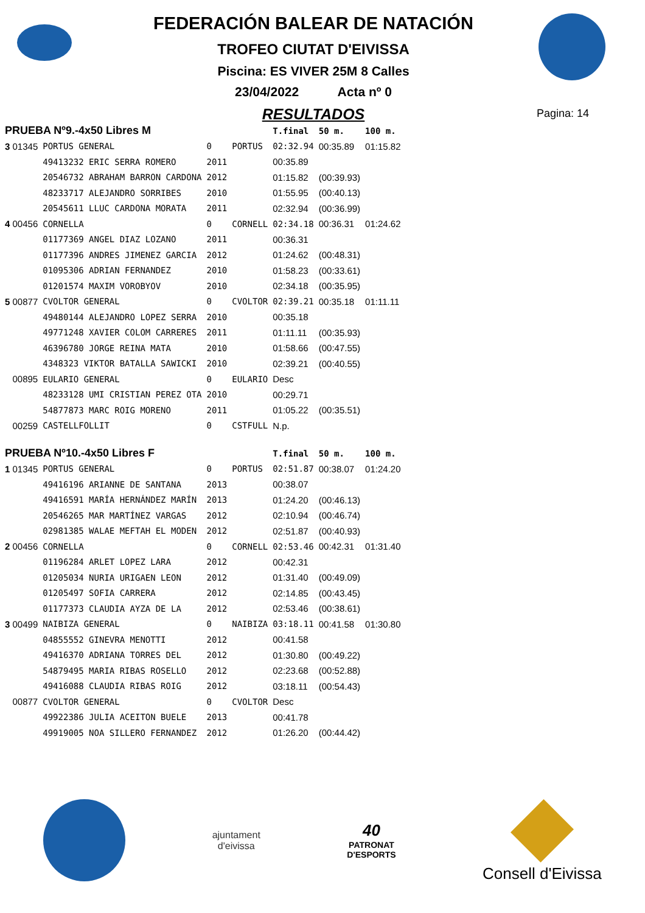FEDERACIÓN BALEAR DE NATACIÓN
TROFEO CIUTAT D'EIVISSA
Piscina: ES VIVER 25M 8 Calles
23/04/2022 Acta nº 0
RESULTADOS
Pagina: 14
| PRUEBA Nº9.-4x50 Libres M | | | | T.final | 50 m. | 100 m. |
| 3 01345 | PORTUS GENERAL | 0 | PORTUS | 02:32.94 | 00:35.89 | 01:15.82 |
| | 49413232 ERIC SERRA ROMERO | 2011 | | 00:35.89 | | |
| | 20546732 ABRAHAM BARRON CARDONA | 2012 | | 01:15.82 | (00:39.93) | |
| | 48233717 ALEJANDRO SORRIBES | 2010 | | 01:55.95 | (00:40.13) | |
| | 20545611 LLUC CARDONA MORATA | 2011 | | 02:32.94 | (00:36.99) | |
| 4 00456 | CORNELLA | 0 | CORNELL | 02:34.18 | 00:36.31 | 01:24.62 |
| | 01177369 ANGEL DIAZ LOZANO | 2011 | | 00:36.31 | | |
| | 01177396 ANDRES JIMENEZ GARCIA | 2012 | | 01:24.62 | (00:48.31) | |
| | 01095306 ADRIAN FERNANDEZ | 2010 | | 01:58.23 | (00:33.61) | |
| | 01201574 MAXIM VOROBYOV | 2010 | | 02:34.18 | (00:35.95) | |
| 5 00877 | CVOLTOR GENERAL | 0 | CVOLTOR | 02:39.21 | 00:35.18 | 01:11.11 |
| | 49480144 ALEJANDRO LOPEZ SERRA | 2010 | | 00:35.18 | | |
| | 49771248 XAVIER COLOM CARRERES | 2011 | | 01:11.11 | (00:35.93) | |
| | 46396780 JORGE REINA MATA | 2010 | | 01:58.66 | (00:47.55) | |
| | 4348323 VIKTOR BATALLA SAWICKI | 2010 | | 02:39.21 | (00:40.55) | |
| 00895 | EULARIO GENERAL | 0 | EULARIO | Desc | | |
| | 48233128 UMI CRISTIAN PEREZ OTA | 2010 | | 00:29.71 | | |
| | 54877873 MARC ROIG MORENO | 2011 | | 01:05.22 | (00:35.51) | |
| 00259 | CASTELLFOLLIT | 0 | CSTFULL | N.p. | | |
| PRUEBA Nº10.-4x50 Libres F | | | | T.final | 50 m. | 100 m. |
| 1 01345 | PORTUS GENERAL | 0 | PORTUS | 02:51.87 | 00:38.07 | 01:24.20 |
| | 49416196 ARIANNE DE SANTANA | 2013 | | 00:38.07 | | |
| | 49416591 MARÍA HERNÁNDEZ MARÍN | 2013 | | 01:24.20 | (00:46.13) | |
| | 20546265 MAR MARTÍNEZ VARGAS | 2012 | | 02:10.94 | (00:46.74) | |
| | 02981385 WALAE MEFTAH EL MODEN | 2012 | | 02:51.87 | (00:40.93) | |
| 2 00456 | CORNELLA | 0 | CORNELL | 02:53.46 | 00:42.31 | 01:31.40 |
| | 01196284 ARLET LOPEZ LARA | 2012 | | 00:42.31 | | |
| | 01205034 NURIA URIGAEN LEON | 2012 | | 01:31.40 | (00:49.09) | |
| | 01205497 SOFIA CARRERA | 2012 | | 02:14.85 | (00:43.45) | |
| | 01177373 CLAUDIA AYZA DE LA | 2012 | | 02:53.46 | (00:38.61) | |
| 3 00499 | NAIBIZA GENERAL | 0 | NAIBIZA | 03:18.11 | 00:41.58 | 01:30.80 |
| | 04855552 GINEVRA MENOTTI | 2012 | | 00:41.58 | | |
| | 49416370 ADRIANA TORRES DEL | 2012 | | 01:30.80 | (00:49.22) | |
| | 54879495 MARIA RIBAS ROSELLO | 2012 | | 02:23.68 | (00:52.88) | |
| | 49416088 CLAUDIA RIBAS ROIG | 2012 | | 03:18.11 | (00:54.43) | |
| 00877 | CVOLTOR GENERAL | 0 | CVOLTOR | Desc | | |
| | 49922386 JULIA ACEITON BUELE | 2013 | | 00:41.78 | | |
| | 49919005 NOA SILLERO FERNANDEZ | 2012 | | 01:26.20 | (00:44.42) | |
ajuntament
d'eivissa
40
PATRONAT
D'ESPORTS
Consell d'Eivissa